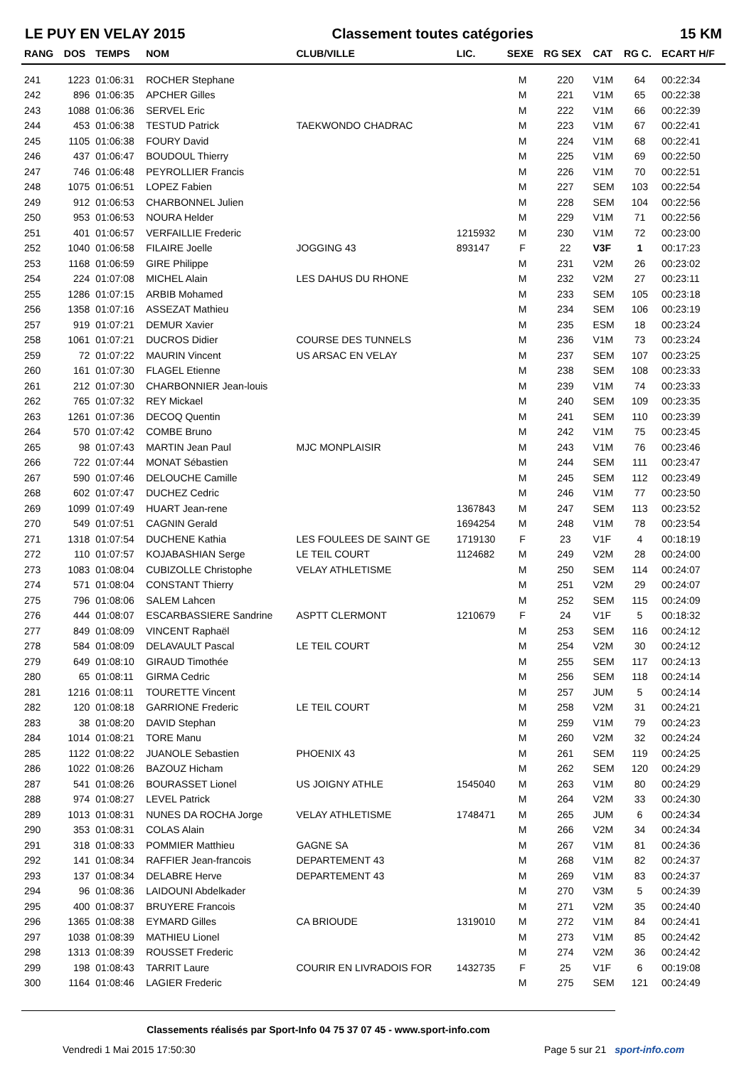LE PUY EN VELAY 2015 Classement toutes catégories 15 KM
| RANG | DOS | TEMPS | NOM | CLUB/VILLE | LIC. | SEXE | RG SEX | CAT | RG C. | ECART H/F |
| --- | --- | --- | --- | --- | --- | --- | --- | --- | --- | --- |
| 241 | 1223 | 01:06:31 | ROCHER Stephane | | | M | 220 | V1M | 64 | 00:22:34 |
| 242 | 896 | 01:06:35 | APCHER Gilles | | | M | 221 | V1M | 65 | 00:22:38 |
| 243 | 1088 | 01:06:36 | SERVEL Eric | | | M | 222 | V1M | 66 | 00:22:39 |
| 244 | 453 | 01:06:38 | TESTUD Patrick | TAEKWONDO CHADRAC | | M | 223 | V1M | 67 | 00:22:41 |
| 245 | 1105 | 01:06:38 | FOURY David | | | M | 224 | V1M | 68 | 00:22:41 |
| 246 | 437 | 01:06:47 | BOUDOUL Thierry | | | M | 225 | V1M | 69 | 00:22:50 |
| 247 | 746 | 01:06:48 | PEYROLLIER Francis | | | M | 226 | V1M | 70 | 00:22:51 |
| 248 | 1075 | 01:06:51 | LOPEZ Fabien | | | M | 227 | SEM | 103 | 00:22:54 |
| 249 | 912 | 01:06:53 | CHARBONNEL Julien | | | M | 228 | SEM | 104 | 00:22:56 |
| 250 | 953 | 01:06:53 | NOURA Helder | | | M | 229 | V1M | 71 | 00:22:56 |
| 251 | 401 | 01:06:57 | VERFAILLIE Frederic | | 1215932 | M | 230 | V1M | 72 | 00:23:00 |
| 252 | 1040 | 01:06:58 | FILAIRE Joelle | JOGGING 43 | 893147 | F | 22 | V3F | 1 | 00:17:23 |
| 253 | 1168 | 01:06:59 | GIRE Philippe | | | M | 231 | V2M | 26 | 00:23:02 |
| 254 | 224 | 01:07:08 | MICHEL Alain | LES DAHUS DU RHONE | | M | 232 | V2M | 27 | 00:23:11 |
| 255 | 1286 | 01:07:15 | ARBIB Mohamed | | | M | 233 | SEM | 105 | 00:23:18 |
| 256 | 1358 | 01:07:16 | ASSEZAT Mathieu | | | M | 234 | SEM | 106 | 00:23:19 |
| 257 | 919 | 01:07:21 | DEMUR Xavier | | | M | 235 | ESM | 18 | 00:23:24 |
| 258 | 1061 | 01:07:21 | DUCROS Didier | COURSE DES TUNNELS | | M | 236 | V1M | 73 | 00:23:24 |
| 259 | 72 | 01:07:22 | MAURIN Vincent | US ARSAC EN VELAY | | M | 237 | SEM | 107 | 00:23:25 |
| 260 | 161 | 01:07:30 | FLAGEL Etienne | | | M | 238 | SEM | 108 | 00:23:33 |
| 261 | 212 | 01:07:30 | CHARBONNIER Jean-louis | | | M | 239 | V1M | 74 | 00:23:33 |
| 262 | 765 | 01:07:32 | REY Mickael | | | M | 240 | SEM | 109 | 00:23:35 |
| 263 | 1261 | 01:07:36 | DECOQ Quentin | | | M | 241 | SEM | 110 | 00:23:39 |
| 264 | 570 | 01:07:42 | COMBE Bruno | | | M | 242 | V1M | 75 | 00:23:45 |
| 265 | 98 | 01:07:43 | MARTIN Jean Paul | MJC MONPLAISIR | | M | 243 | V1M | 76 | 00:23:46 |
| 266 | 722 | 01:07:44 | MONAT Sébastien | | | M | 244 | SEM | 111 | 00:23:47 |
| 267 | 590 | 01:07:46 | DELOUCHE Camille | | | M | 245 | SEM | 112 | 00:23:49 |
| 268 | 602 | 01:07:47 | DUCHEZ Cedric | | | M | 246 | V1M | 77 | 00:23:50 |
| 269 | 1099 | 01:07:49 | HUART Jean-rene | | 1367843 | M | 247 | SEM | 113 | 00:23:52 |
| 270 | 549 | 01:07:51 | CAGNIN Gerald | | 1694254 | M | 248 | V1M | 78 | 00:23:54 |
| 271 | 1318 | 01:07:54 | DUCHENE Kathia | LES FOULEES DE SAINT GE | 1719130 | F | 23 | V1F | 4 | 00:18:19 |
| 272 | 110 | 01:07:57 | KOJABASHIAN Serge | LE TEIL COURT | 1124682 | M | 249 | V2M | 28 | 00:24:00 |
| 273 | 1083 | 01:08:04 | CUBIZOLLE Christophe | VELAY ATHLETISME | | M | 250 | SEM | 114 | 00:24:07 |
| 274 | 571 | 01:08:04 | CONSTANT Thierry | | | M | 251 | V2M | 29 | 00:24:07 |
| 275 | 796 | 01:08:06 | SALEM Lahcen | | | M | 252 | SEM | 115 | 00:24:09 |
| 276 | 444 | 01:08:07 | ESCARBASSIERE Sandrine | ASPTT CLERMONT | 1210679 | F | 24 | V1F | 5 | 00:18:32 |
| 277 | 849 | 01:08:09 | VINCENT Raphaël | | | M | 253 | SEM | 116 | 00:24:12 |
| 278 | 584 | 01:08:09 | DELAVAULT Pascal | LE TEIL COURT | | M | 254 | V2M | 30 | 00:24:12 |
| 279 | 649 | 01:08:10 | GIRAUD Timothée | | | M | 255 | SEM | 117 | 00:24:13 |
| 280 | 65 | 01:08:11 | GIRMA Cedric | | | M | 256 | SEM | 118 | 00:24:14 |
| 281 | 1216 | 01:08:11 | TOURETTE Vincent | | | M | 257 | JUM | 5 | 00:24:14 |
| 282 | 120 | 01:08:18 | GARRIONE Frederic | LE TEIL COURT | | M | 258 | V2M | 31 | 00:24:21 |
| 283 | 38 | 01:08:20 | DAVID Stephan | | | M | 259 | V1M | 79 | 00:24:23 |
| 284 | 1014 | 01:08:21 | TORE Manu | | | M | 260 | V2M | 32 | 00:24:24 |
| 285 | 1122 | 01:08:22 | JUANOLE Sebastien | PHOENIX 43 | | M | 261 | SEM | 119 | 00:24:25 |
| 286 | 1022 | 01:08:26 | BAZOUZ Hicham | | | M | 262 | SEM | 120 | 00:24:29 |
| 287 | 541 | 01:08:26 | BOURASSET Lionel | US JOIGNY ATHLE | 1545040 | M | 263 | V1M | 80 | 00:24:29 |
| 288 | 974 | 01:08:27 | LEVEL Patrick | | | M | 264 | V2M | 33 | 00:24:30 |
| 289 | 1013 | 01:08:31 | NUNES DA ROCHA Jorge | VELAY ATHLETISME | 1748471 | M | 265 | JUM | 6 | 00:24:34 |
| 290 | 353 | 01:08:31 | COLAS Alain | | | M | 266 | V2M | 34 | 00:24:34 |
| 291 | 318 | 01:08:33 | POMMIER Matthieu | GAGNE SA | | M | 267 | V1M | 81 | 00:24:36 |
| 292 | 141 | 01:08:34 | RAFFIER Jean-francois | DEPARTEMENT 43 | | M | 268 | V1M | 82 | 00:24:37 |
| 293 | 137 | 01:08:34 | DELABRE Herve | DEPARTEMENT 43 | | M | 269 | V1M | 83 | 00:24:37 |
| 294 | 96 | 01:08:36 | LAIDOUNI Abdelkader | | | M | 270 | V3M | 5 | 00:24:39 |
| 295 | 400 | 01:08:37 | BRUYERE Francois | | | M | 271 | V2M | 35 | 00:24:40 |
| 296 | 1365 | 01:08:38 | EYMARD Gilles | CA BRIOUDE | 1319010 | M | 272 | V1M | 84 | 00:24:41 |
| 297 | 1038 | 01:08:39 | MATHIEU Lionel | | | M | 273 | V1M | 85 | 00:24:42 |
| 298 | 1313 | 01:08:39 | ROUSSET Frederic | | | M | 274 | V2M | 36 | 00:24:42 |
| 299 | 198 | 01:08:43 | TARRIT Laure | COURIR EN LIVRADOIS FOR | 1432735 | F | 25 | V1F | 6 | 00:19:08 |
| 300 | 1164 | 01:08:46 | LAGIER Frederic | | | M | 275 | SEM | 121 | 00:24:49 |
Classements réalisés par Sport-Info 04 75 37 07 45 - www.sport-info.com
Vendredi 1 Mai 2015 17:50:30 Page 5 sur 21 sport-info.com